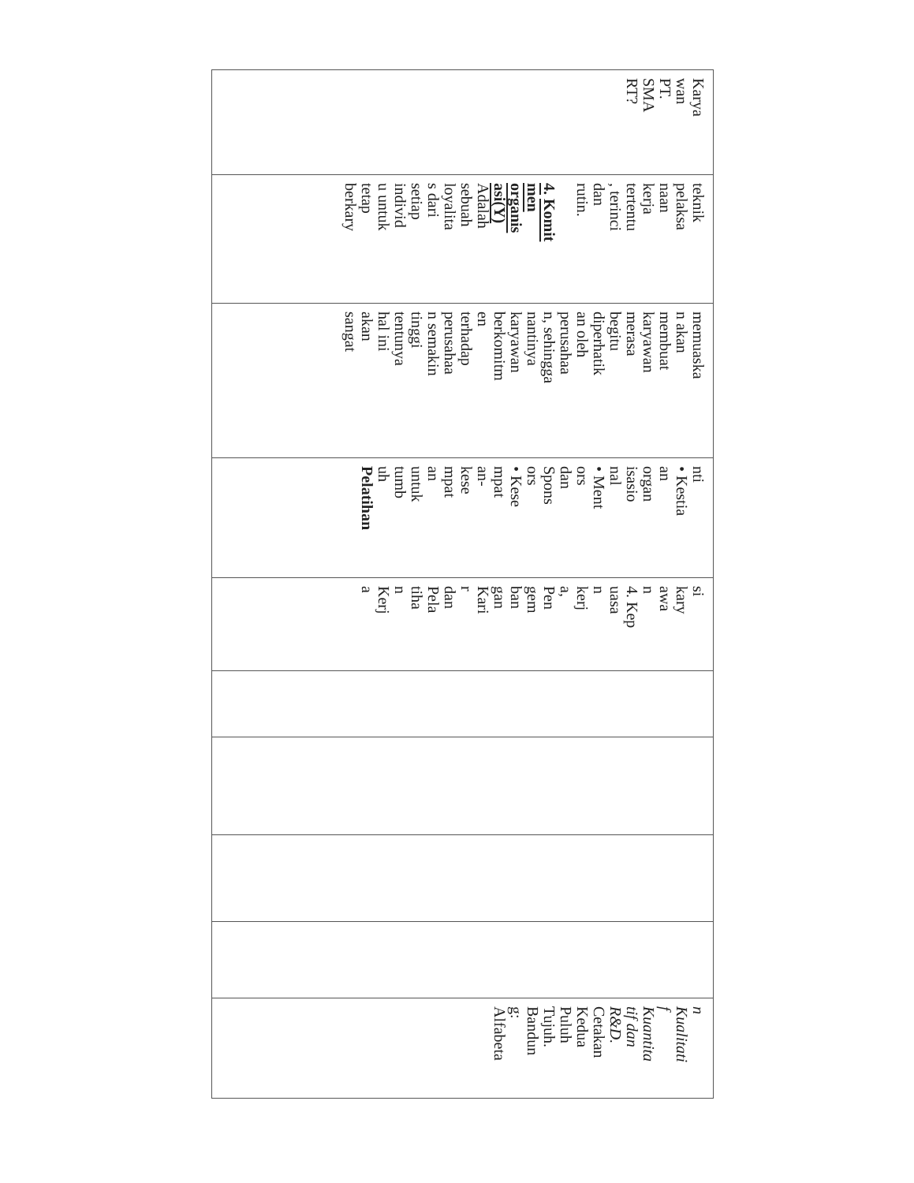| Karya wan PT. SMA RT? | teknik pelaksa naan kerja tertentu , terinci dan rutin. 4. Komit men organis asi(Y) Adalah sebuah loyalita s dari setiap individ u untuk tetap berkary | memuaska n akan membuat karyawan merasa begitu diperhatik an oleh perusahaa n, sehingga nantinya karyawan berkomitm en terhadap perusahaa n semakin tinggi tentunya hal ini akan sangat | nti • Kestia an organ isasio nal • Ment ors dan Spons ors • Kese mpat an- kese mpat an untuk tumb uh Pelatihan | si kary awa n 4. Kep uasa n kerj a, Pen gem ban gan Kari r dan Pela tiha n Kerj a | | | | | n Kualitati f Kuantita tif dan R&D. Cetakan Kedua Puluh Tujuh. Bandun g: Alfabeta |